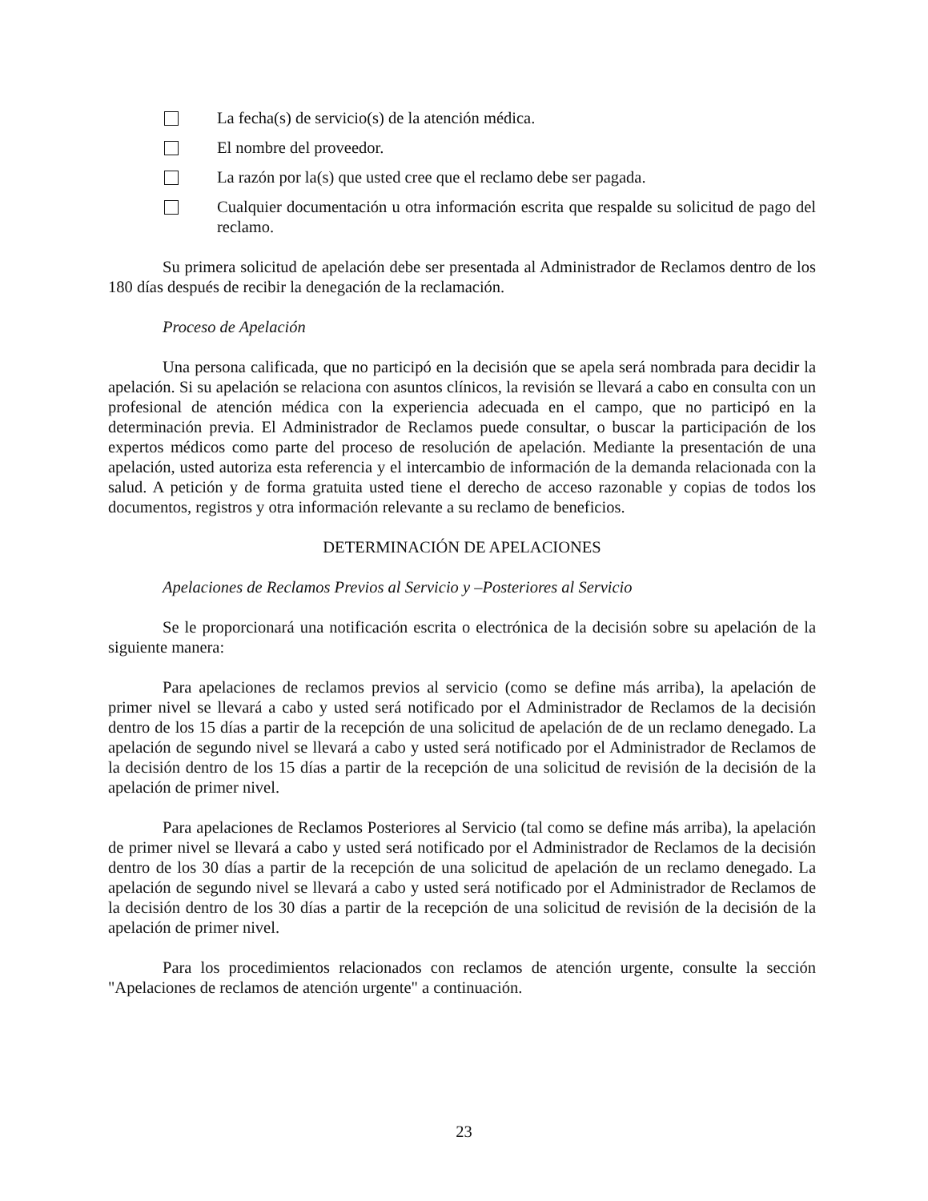La fecha(s) de servicio(s) de la atención médica.
El nombre del proveedor.
La razón por la(s) que usted cree que el reclamo debe ser pagada.
Cualquier documentación u otra información escrita que respalde su solicitud de pago del reclamo.
Su primera solicitud de apelación debe ser presentada al Administrador de Reclamos dentro de los 180 días después de recibir la denegación de la reclamación.
Proceso de Apelación
Una persona calificada, que no participó en la decisión que se apela será nombrada para decidir la apelación. Si su apelación se relaciona con asuntos clínicos, la revisión se llevará a cabo en consulta con un profesional de atención médica con la experiencia adecuada en el campo, que no participó en la determinación previa. El Administrador de Reclamos puede consultar, o buscar la participación de los expertos médicos como parte del proceso de resolución de apelación. Mediante la presentación de una apelación, usted autoriza esta referencia y el intercambio de información de la demanda relacionada con la salud. A petición y de forma gratuita usted tiene el derecho de acceso razonable y copias de todos los documentos, registros y otra información relevante a su reclamo de beneficios.
DETERMINACIÓN DE APELACIONES
Apelaciones de Reclamos Previos al Servicio y –Posteriores al Servicio
Se le proporcionará una notificación escrita o electrónica de la decisión sobre su apelación de la siguiente manera:
Para apelaciones de reclamos previos al servicio (como se define más arriba), la apelación de primer nivel se llevará a cabo y usted será notificado por el Administrador de Reclamos de la decisión dentro de los 15 días a partir de la recepción de una solicitud de apelación de de un reclamo denegado. La apelación de segundo nivel se llevará a cabo y usted será notificado por el Administrador de Reclamos de la decisión dentro de los 15 días a partir de la recepción de una solicitud de revisión de la decisión de la apelación de primer nivel.
Para apelaciones de Reclamos Posteriores al Servicio (tal como se define más arriba), la apelación de primer nivel se llevará a cabo y usted será notificado por el Administrador de Reclamos de la decisión dentro de los 30 días a partir de la recepción de una solicitud de apelación de un reclamo denegado. La apelación de segundo nivel se llevará a cabo y usted será notificado por el Administrador de Reclamos de la decisión dentro de los 30 días a partir de la recepción de una solicitud de revisión de la decisión de la apelación de primer nivel.
Para los procedimientos relacionados con reclamos de atención urgente, consulte la sección "Apelaciones de reclamos de atención urgente" a continuación.
23